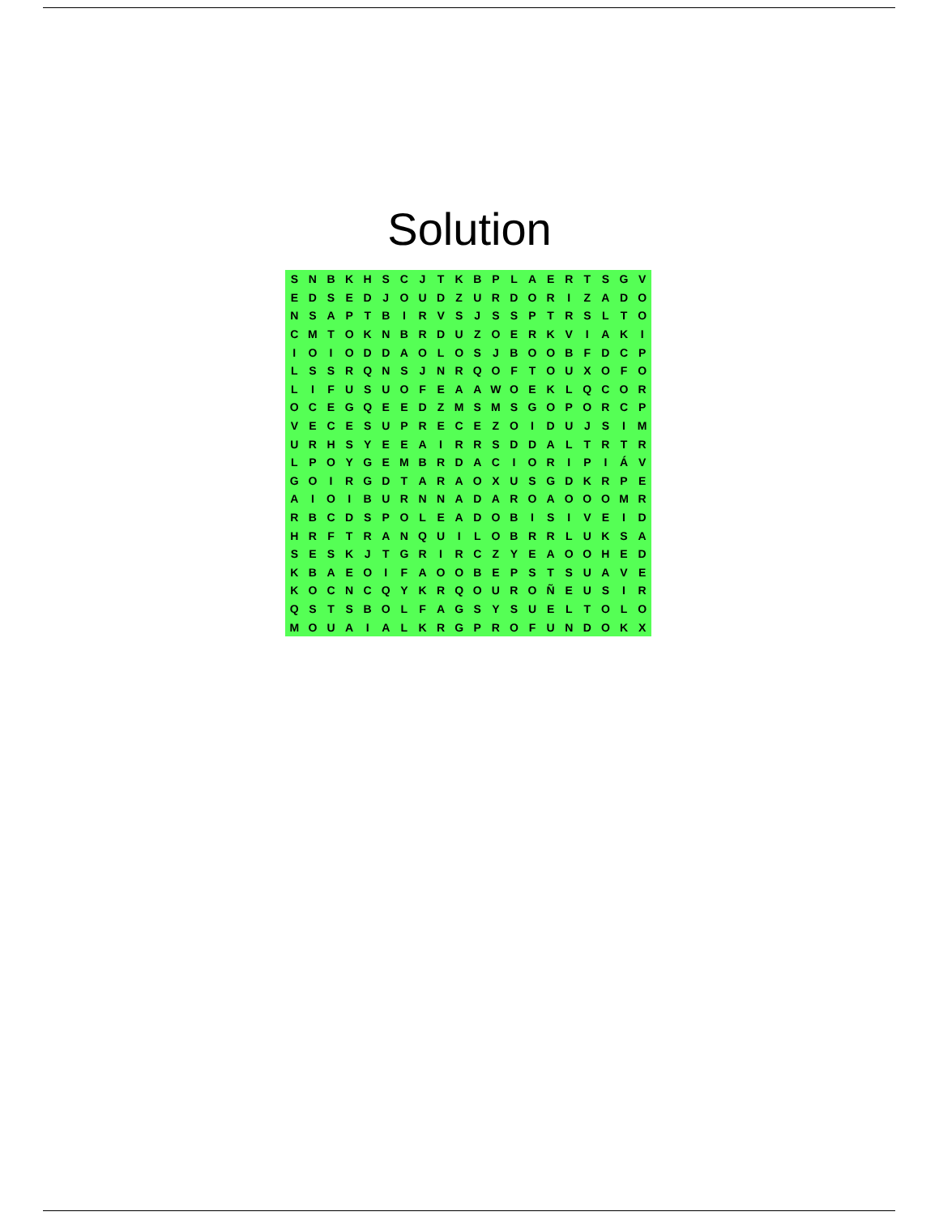Solution
| S | N | B | K | H | S | C | J | T | K | B | P | L | A | E | R | T | S | G | V |
| E | D | S | E | D | J | O | U | D | Z | U | R | D | O | R | I | Z | A | D | O |
| N | S | A | P | T | B | I | R | V | S | J | S | S | P | T | R | S | L | T | O |
| C | M | T | O | K | N | B | R | D | U | Z | O | E | R | K | V | I | A | K | I |
| I | O | I | O | D | D | A | O | L | O | S | J | B | O | O | B | F | D | C | P |
| L | S | S | R | Q | N | S | J | N | R | Q | O | F | T | O | U | X | O | F | O |
| L | I | F | U | S | U | O | F | E | A | A | W | O | E | K | L | Q | C | O | R |
| O | C | E | G | Q | E | E | D | Z | M | S | M | S | G | O | P | O | R | C | P |
| V | E | C | E | S | U | P | R | E | C | E | Z | O | I | D | U | J | S | I | M |
| U | R | H | S | Y | E | E | A | I | R | R | S | D | D | A | L | T | R | T | R |
| L | P | O | Y | G | E | M | B | R | D | A | C | I | O | R | I | P | I | Á | V |
| G | O | I | R | G | D | T | A | R | A | O | X | U | S | G | D | K | R | P | E |
| A | I | O | I | B | U | R | N | N | A | D | A | R | O | A | O | O | O | M | R |
| R | B | C | D | S | P | O | L | E | A | D | O | B | I | S | I | V | E | I | D |
| H | R | F | T | R | A | N | Q | U | I | L | O | B | R | R | L | U | K | S | A |
| S | E | S | K | J | T | G | R | I | R | C | Z | Y | E | A | O | O | H | E | D |
| K | B | A | E | O | I | F | A | O | O | B | E | P | S | T | S | U | A | V | E |
| K | O | C | N | C | Q | Y | K | R | Q | O | U | R | O | Ñ | E | U | S | I | R |
| Q | S | T | S | B | O | L | F | A | G | S | Y | S | U | E | L | T | O | L | O |
| M | O | U | A | I | A | L | K | R | G | P | R | O | F | U | N | D | O | K | X |